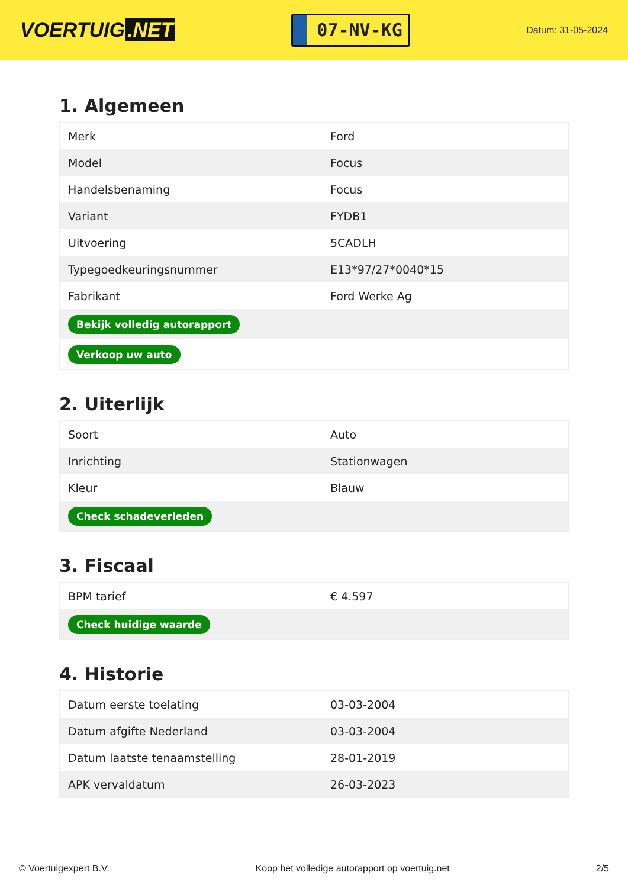VOERTUIG.NET
07-NV-KG
Datum: 31-05-2024
1. Algemeen
| Merk | Ford |
| Model | Focus |
| Handelsbenaming | Focus |
| Variant | FYDB1 |
| Uitvoering | 5CADLH |
| Typegoedkeuringsnummer | E13*97/27*0040*15 |
| Fabrikant | Ford Werke Ag |
| Bekijk volledig autorapport | |
| Verkoop uw auto | |
2. Uiterlijk
| Soort | Auto |
| Inrichting | Stationwagen |
| Kleur | Blauw |
| Check schadeverleden | |
3. Fiscaal
| BPM tarief | € 4.597 |
| Check huidige waarde | |
4. Historie
| Datum eerste toelating | 03-03-2004 |
| Datum afgifte Nederland | 03-03-2004 |
| Datum laatste tenaamstelling | 28-01-2019 |
| APK vervaldatum | 26-03-2023 |
© Voertuigexpert B.V. Koop het volledige autorapport op voertuig.net 2/5